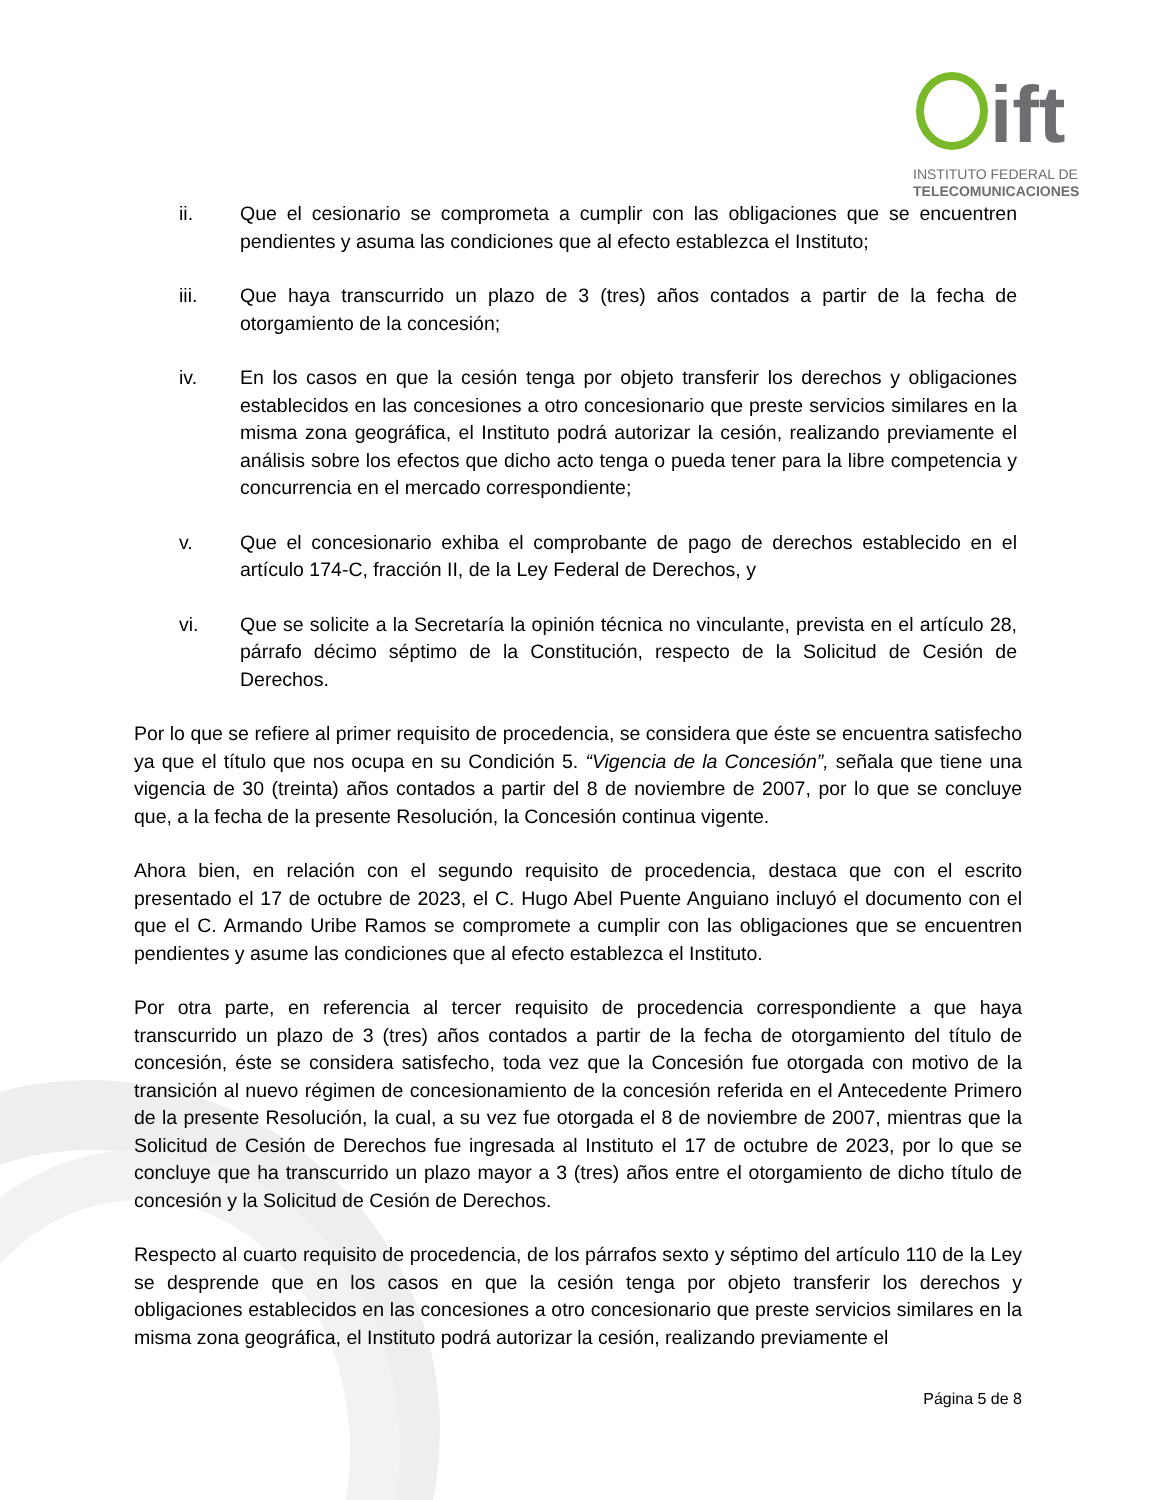ift
INSTITUTO FEDERAL DE
TELECOMUNICACIONES
ii. Que el cesionario se comprometa a cumplir con las obligaciones que se encuentren pendientes y asuma las condiciones que al efecto establezca el Instituto;
iii. Que haya transcurrido un plazo de 3 (tres) años contados a partir de la fecha de otorgamiento de la concesión;
iv. En los casos en que la cesión tenga por objeto transferir los derechos y obligaciones establecidos en las concesiones a otro concesionario que preste servicios similares en la misma zona geográfica, el Instituto podrá autorizar la cesión, realizando previamente el análisis sobre los efectos que dicho acto tenga o pueda tener para la libre competencia y concurrencia en el mercado correspondiente;
v. Que el concesionario exhiba el comprobante de pago de derechos establecido en el artículo 174-C, fracción II, de la Ley Federal de Derechos, y
vi. Que se solicite a la Secretaría la opinión técnica no vinculante, prevista en el artículo 28, párrafo décimo séptimo de la Constitución, respecto de la Solicitud de Cesión de Derechos.
Por lo que se refiere al primer requisito de procedencia, se considera que éste se encuentra satisfecho ya que el título que nos ocupa en su Condición 5. “Vigencia de la Concesión”, señala que tiene una vigencia de 30 (treinta) años contados a partir del 8 de noviembre de 2007, por lo que se concluye que, a la fecha de la presente Resolución, la Concesión continua vigente.
Ahora bien, en relación con el segundo requisito de procedencia, destaca que con el escrito presentado el 17 de octubre de 2023, el C. Hugo Abel Puente Anguiano incluyó el documento con el que el C. Armando Uribe Ramos se compromete a cumplir con las obligaciones que se encuentren pendientes y asume las condiciones que al efecto establezca el Instituto.
Por otra parte, en referencia al tercer requisito de procedencia correspondiente a que haya transcurrido un plazo de 3 (tres) años contados a partir de la fecha de otorgamiento del título de concesión, éste se considera satisfecho, toda vez que la Concesión fue otorgada con motivo de la transición al nuevo régimen de concesionamiento de la concesión referida en el Antecedente Primero de la presente Resolución, la cual, a su vez fue otorgada el 8 de noviembre de 2007, mientras que la Solicitud de Cesión de Derechos fue ingresada al Instituto el 17 de octubre de 2023, por lo que se concluye que ha transcurrido un plazo mayor a 3 (tres) años entre el otorgamiento de dicho título de concesión y la Solicitud de Cesión de Derechos.
Respecto al cuarto requisito de procedencia, de los párrafos sexto y séptimo del artículo 110 de la Ley se desprende que en los casos en que la cesión tenga por objeto transferir los derechos y obligaciones establecidos en las concesiones a otro concesionario que preste servicios similares en la misma zona geográfica, el Instituto podrá autorizar la cesión, realizando previamente el
Página 5 de 8